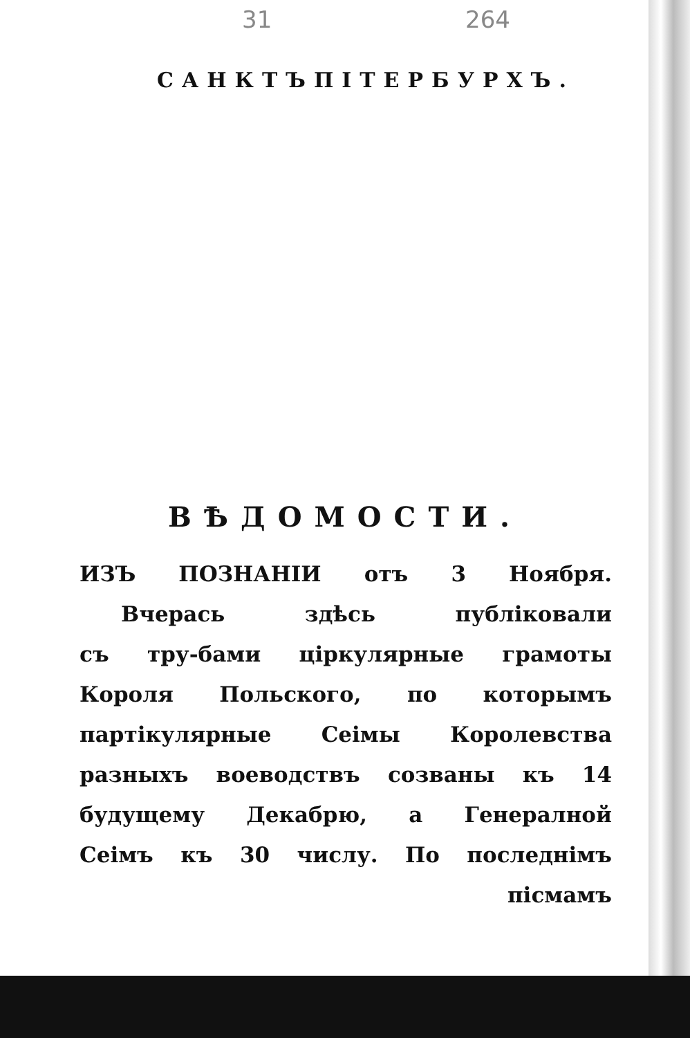31 264
САНКТЪПІТЕРБУРХЪ.
ВѢДОМОСТИ.
ИЗЪ ПОЗНАНІИ отъ 3 Ноября.
Вчерась здѣсь публіковали
съ тру-бами ціркулярные грамоты
Короля Польского, по которымъ
партікулярные Сеімы Королевства
разныхъ воеводствъ созваны къ 14
будущему Декабрю, а Генералной
Сеімъ къ 30 числу. По последнімъ
пісмамъ